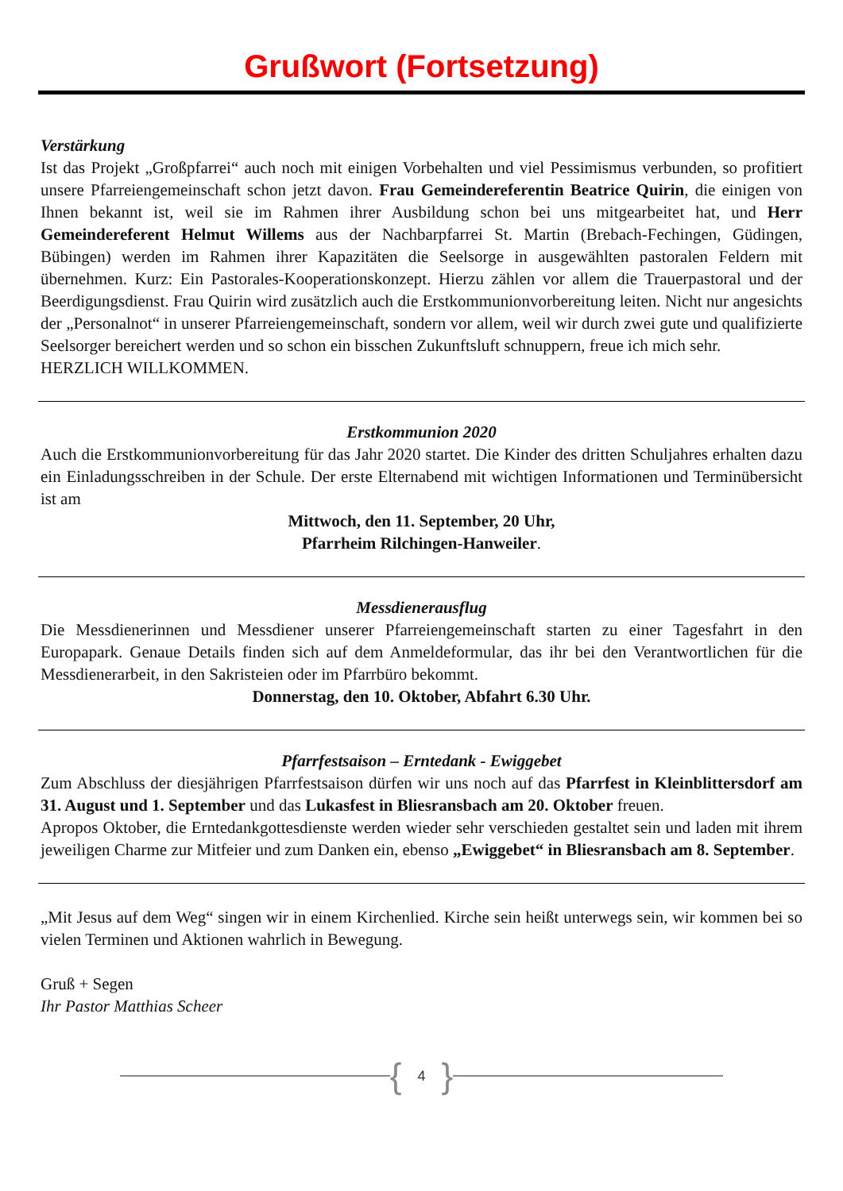Grußwort (Fortsetzung)
Verstärkung
Ist das Projekt „Großpfarrei“ auch noch mit einigen Vorbehalten und viel Pessimismus verbunden, so profitiert unsere Pfarreiengemeinschaft schon jetzt davon. Frau Gemeindereferentin Beatrice Quirin, die einigen von Ihnen bekannt ist, weil sie im Rahmen ihrer Ausbildung schon bei uns mitgearbeitet hat, und Herr Gemeindereferent Helmut Willems aus der Nachbarpfarrei St. Martin (Brebach-Fechingen, Güdingen, Bübingen) werden im Rahmen ihrer Kapazitäten die Seelsorge in ausgewählten pastoralen Feldern mit übernehmen. Kurz: Ein Pastorales-Kooperationskonzept. Hierzu zählen vor allem die Trauerpastoral und der Beerdigungsdienst. Frau Quirin wird zusätzlich auch die Erstkommunionvorbereitung leiten. Nicht nur angesichts der „Personalnot“ in unserer Pfarreiengemeinschaft, sondern vor allem, weil wir durch zwei gute und qualifizierte Seelsorger bereichert werden und so schon ein bisschen Zukunftsluft schnuppern, freue ich mich sehr.
HERZLICH WILLKOMMEN.
Erstkommunion 2020
Auch die Erstkommunionvorbereitung für das Jahr 2020 startet. Die Kinder des dritten Schuljahres erhalten dazu ein Einladungsschreiben in der Schule. Der erste Elternabend mit wichtigen Informationen und Terminübersicht ist am
Mittwoch, den 11. September, 20 Uhr,
Pfarrheim Rilchingen-Hanweiler.
Messdienerausflug
Die Messdienerinnen und Messdiener unserer Pfarreiengemeinschaft starten zu einer Tagesfahrt in den Europapark. Genaue Details finden sich auf dem Anmeldeformular, das ihr bei den Verantwortlichen für die Messdienerarbeit, in den Sakristeien oder im Pfarrbüro bekommt.
Donnerstag, den 10. Oktober, Abfahrt 6.30 Uhr.
Pfarrfestsaison – Erntedank - Ewiggebet
Zum Abschluss der diesjährigen Pfarrfestsaison dürfen wir uns noch auf das Pfarrfest in Kleinblittersdorf am 31. August und 1. September und das Lukasfest in Bliesransbach am 20. Oktober freuen.
Apropos Oktober, die Erntedankgottesdienste werden wieder sehr verschieden gestaltet sein und laden mit ihrem jeweiligen Charme zur Mitfeier und zum Danken ein, ebenso „Ewiggebet“ in Bliesransbach am 8. September.
„Mit Jesus auf dem Weg“ singen wir in einem Kirchenlied. Kirche sein heißt unterwegs sein, wir kommen bei so vielen Terminen und Aktionen wahrlich in Bewegung.
Gruß + Segen
Ihr Pastor Matthias Scheer
{ 4 }